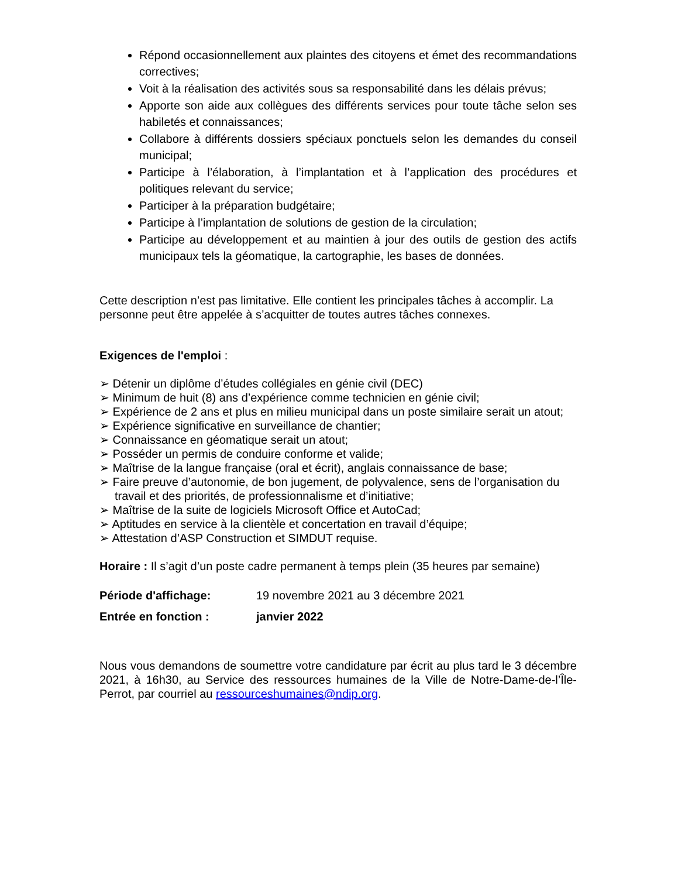Répond occasionnellement aux plaintes des citoyens et émet des recommandations correctives;
Voit à la réalisation des activités sous sa responsabilité dans les délais prévus;
Apporte son aide aux collègues des différents services pour toute tâche selon ses habiletés et connaissances;
Collabore à différents dossiers spéciaux ponctuels selon les demandes du conseil municipal;
Participe à l’élaboration, à l’implantation et à l’application des procédures et politiques relevant du service;
Participer à la préparation budgétaire;
Participe à l’implantation de solutions de gestion de la circulation;
Participe au développement et au maintien à jour des outils de gestion des actifs municipaux tels la géomatique, la cartographie, les bases de données.
Cette description n’est pas limitative. Elle contient les principales tâches à accomplir. La personne peut être appelée à s’acquitter de toutes autres tâches connexes.
Exigences de l'emploi :
➢ Détenir un diplôme d’études collégiales en génie civil (DEC)
➢ Minimum de huit (8) ans d’expérience comme technicien en génie civil;
➢ Expérience de 2 ans et plus en milieu municipal dans un poste similaire serait un atout;
➢ Expérience significative en surveillance de chantier;
➢ Connaissance en géomatique serait un atout;
➢ Posséder un permis de conduire conforme et valide;
➢ Maîtrise de la langue française (oral et écrit), anglais connaissance de base;
➢ Faire preuve d’autonomie, de bon jugement, de polyvalence, sens de l’organisation du travail et des priorités, de professionnalisme et d’initiative;
➢ Maîtrise de la suite de logiciels Microsoft Office et AutoCad;
➢ Aptitudes en service à la clientèle et concertation en travail d’équipe;
➢ Attestation d’ASP Construction et SIMDUT requise.
Horaire : Il s’agit d’un poste cadre permanent à temps plein (35 heures par semaine)
Période d'affichage: 19 novembre 2021 au 3 décembre 2021
Entrée en fonction : janvier 2022
Nous vous demandons de soumettre votre candidature par écrit au plus tard le 3 décembre 2021, à 16h30, au Service des ressources humaines de la Ville de Notre-Dame-de-l’Île-Perrot, par courriel au ressourceshumaines@ndip.org.